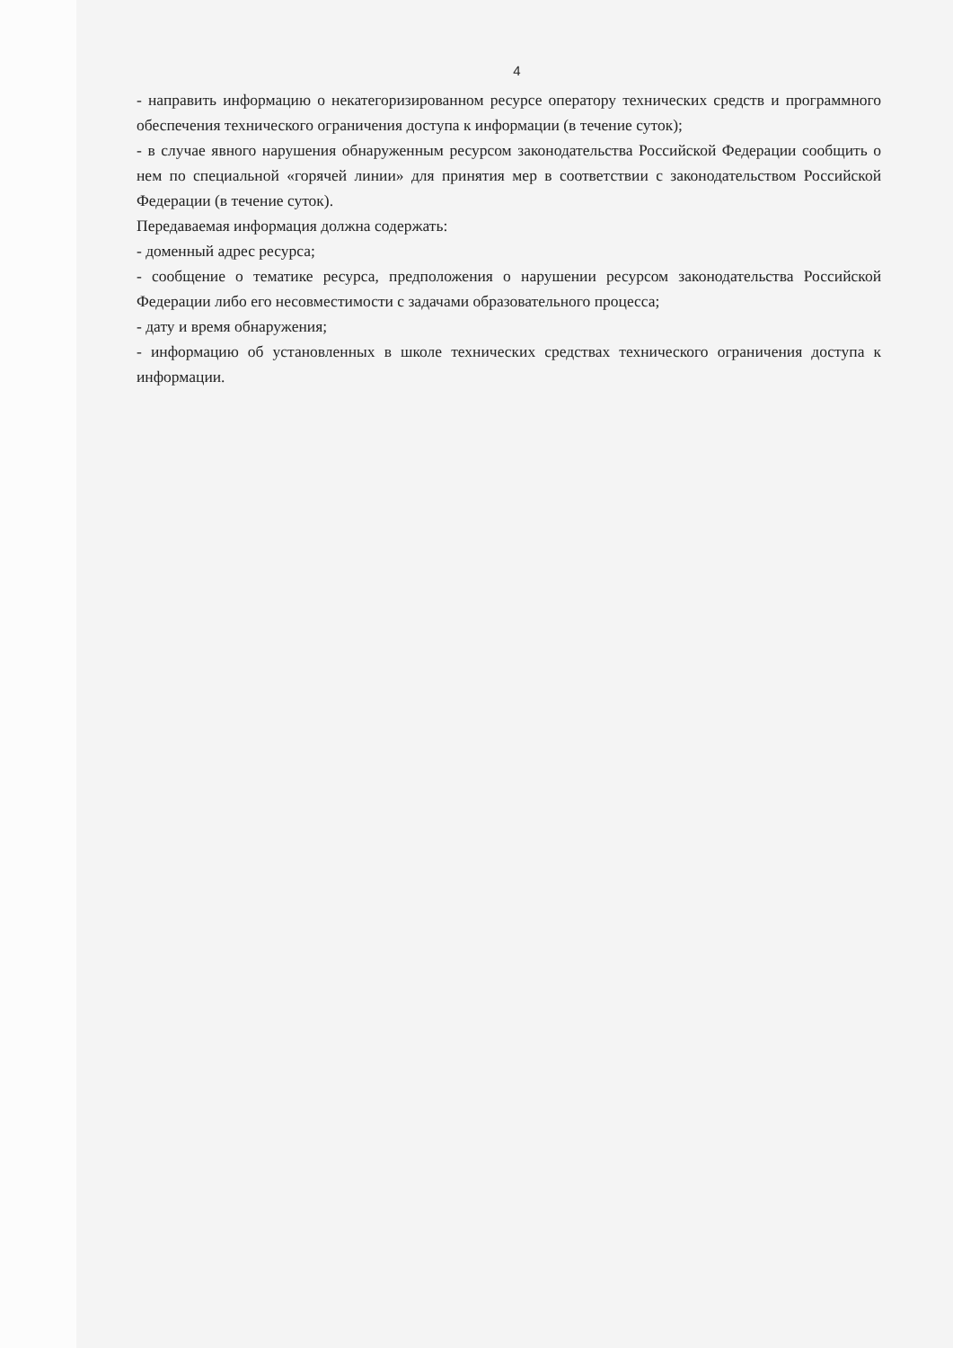4
- направить информацию о некатегоризированном ресурсе оператору технических средств и программного обеспечения технического ограничения доступа к информации (в течение суток);
- в случае явного нарушения обнаруженным ресурсом законодательства Российской Федерации сообщить о нем по специальной «горячей линии» для принятия мер в соответствии с законодательством Российской Федерации (в течение суток).
Передаваемая информация должна содержать:
- доменный адрес ресурса;
- сообщение о тематике ресурса, предположения о нарушении ресурсом законодательства Российской Федерации либо его несовместимости с задачами образовательного процесса;
- дату и время обнаружения;
- информацию об установленных в школе технических средствах технического ограничения доступа к информации.